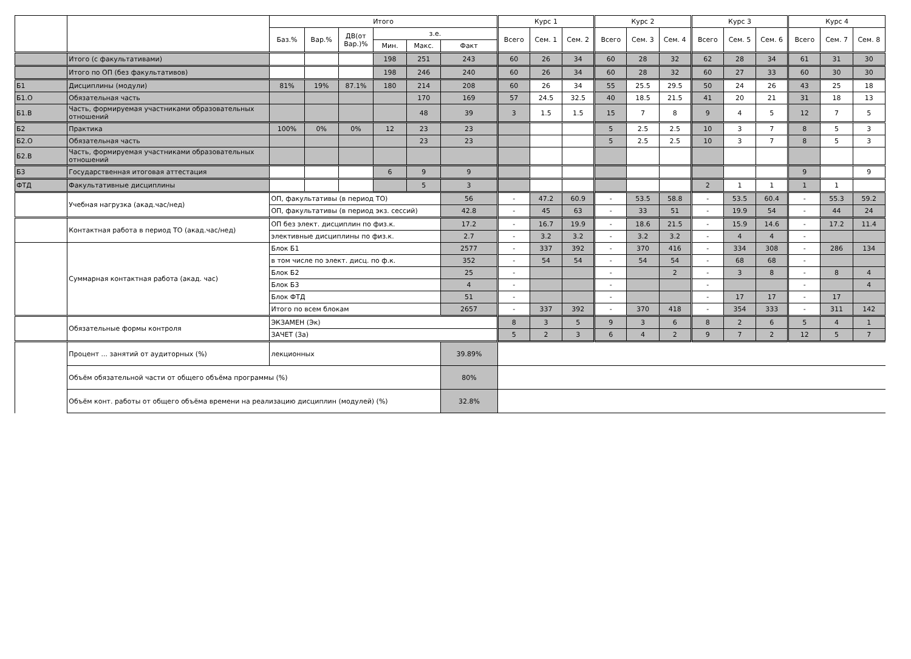| | | Итого | | | | | | Курс 1 | | | Курс 2 | | | Курс 3 | | | Курс 4 | | |
| --- | --- | --- | --- | --- | --- | --- | --- | --- | --- | --- | --- | --- | --- | --- | --- | --- | --- | --- | --- |
| | | Баз.% | Вар.% | ДВ(от Вар.)% | з.е. | | | Всего | Сем. 1 | Сем. 2 | Всего | Сем. 3 | Сем. 4 | Всего | Сем. 5 | Сем. 6 | Всего | Сем. 7 | Сем. 8 |
| | | | | | Мин. | Макс. | Факт | | | | | | | | | | | | |
| | Итого (с факультативами) | | | | 198 | 251 | 243 | 60 | 26 | 34 | 60 | 28 | 32 | 62 | 28 | 34 | 61 | 31 | 30 |
| | Итого по ОП (без факультативов) | | | | 198 | 246 | 240 | 60 | 26 | 34 | 60 | 28 | 32 | 60 | 27 | 33 | 60 | 30 | 30 |
| Б1 | Дисциплины (модули) | 81% | 19% | 87.1% | 180 | 214 | 208 | 60 | 26 | 34 | 55 | 25.5 | 29.5 | 50 | 24 | 26 | 43 | 25 | 18 |
| Б1.О | Обязательная часть | | | | | 170 | 169 | 57 | 24.5 | 32.5 | 40 | 18.5 | 21.5 | 41 | 20 | 21 | 31 | 18 | 13 |
| Б1.В | Часть, формируемая участниками образовательных отношений | | | | | 48 | 39 | 3 | 1.5 | 1.5 | 15 | 7 | 8 | 9 | 4 | 5 | 12 | 7 | 5 |
| Б2 | Практика | 100% | 0% | 0% | 12 | 23 | 23 | | | | 5 | 2.5 | 2.5 | 10 | 3 | 7 | 8 | 5 | 3 |
| Б2.О | Обязательная часть | | | | | 23 | 23 | | | | 5 | 2.5 | 2.5 | 10 | 3 | 7 | 8 | 5 | 3 |
| Б2.В | Часть, формируемая участниками образовательных отношений | | | | | | | | | | | | | | | | | | |
| Б3 | Государственная итоговая аттестация | | | | 6 | 9 | 9 | | | | | | | | | | 9 | | 9 |
| ФТД | Факультативные дисциплины | | | | | 5 | 3 | | | | | | | 2 | 1 | 1 | 1 | 1 | |
| | Учебная нагрузка (акад.час/нед) | ОП, факультативы (в период ТО) | | | | | 56 | - | 47.2 | 60.9 | - | 53.5 | 58.8 | - | 53.5 | 60.4 | - | 55.3 | 59.2 |
| | | ОП, факультативы (в период экз. сессий) | | | | | 42.8 | - | 45 | 63 | - | 33 | 51 | - | 19.9 | 54 | - | 44 | 24 |
| | Контактная работа в период ТО (акад.час/нед) | ОП без элект. дисциплин по физ.к. | | | | | 17.2 | - | 16.7 | 19.9 | - | 18.6 | 21.5 | - | 15.9 | 14.6 | - | 17.2 | 11.4 |
| | | элективные дисциплины по физ.к. | | | | | 2.7 | - | 3.2 | 3.2 | - | 3.2 | 3.2 | - | 4 | 4 | - | | |
| | Суммарная контактная работа (акад. час) | Блок Б1 | | | | | 2577 | - | 337 | 392 | - | 370 | 416 | - | 334 | 308 | - | 286 | 134 |
| | | в том числе по элект. дисц. по ф.к. | | | | | 352 | - | 54 | 54 | - | 54 | 54 | - | 68 | 68 | - | | |
| | | Блок Б2 | | | | | 25 | - | | | - | | 2 | - | 3 | 8 | - | 8 | 4 |
| | | Блок Б3 | | | | | 4 | - | | | - | | | - | | | - | | 4 |
| | | Блок ФТД | | | | | 51 | - | | | - | | | - | 17 | 17 | - | 17 | |
| | | Итого по всем блокам | | | | | 2657 | - | 337 | 392 | - | 370 | 418 | - | 354 | 333 | - | 311 | 142 |
| | Обязательные формы контроля | ЭКЗАМЕН (Эк) | | | | | | 8 | 3 | 5 | 9 | 3 | 6 | 8 | 2 | 6 | 5 | 4 | 1 |
| | | ЗАЧЕТ (За) | | | | | | 5 | 2 | 3 | 6 | 4 | 2 | 9 | 7 | 2 | 12 | 5 | 7 |
| | Процент ... занятий от аудиторных (%) | лекционных | | | | | 39.89% | | | | | | | | | | | | |
| | Объём обязательной части от общего объёма программы (%) | | | | | | 80% | | | | | | | | | | | | |
| | Объём конт. работы от общего объёма времени на реализацию дисциплин (модулей) (%) | | | | | | 32.8% | | | | | | | | | | | | |